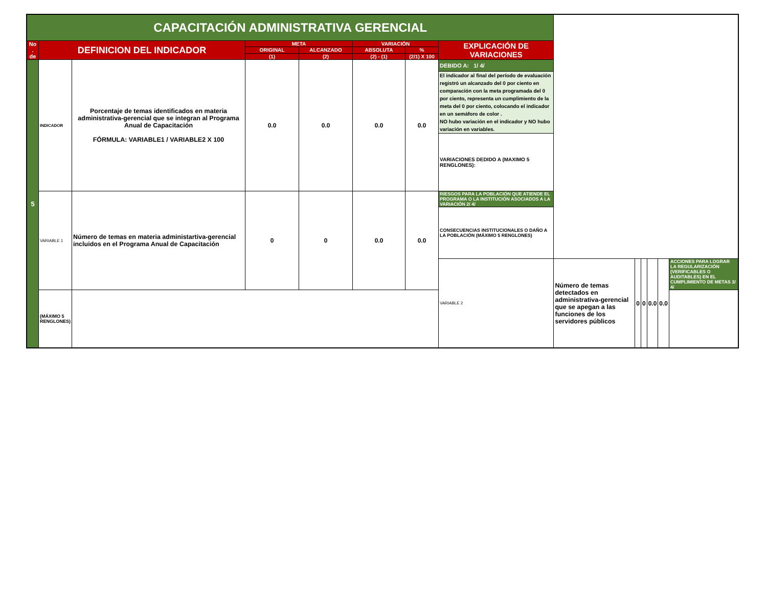| CAPACITACIÓN ADMINISTRATIVA GERENCIAL | | | | | | | | | | | | | |
| No . de | DEFINICION DEL INDICADOR | | META | | VARIACIÓN | | EXPLICACIÓN DE VARIACIONES | | | | | | |
| | | | ORIGINAL | ALCANZADO | ABSOLUTA | % | | | | | | | |
| | | | (1) | (2) | (2) - (1) | (2/1) X 100 | | | | | | | |
| 5 | INDICADOR | Porcentaje de temas identificados en materia administrativa-gerencial que se integran al Programa Anual de Capacitación FÓRMULA: VARIABLE1 / VARIABLE2 X 100 | 0.0 | 0.0 | 0.0 | 0.0 | DEBIDO A: 1/ 4/ | | | | | | |
| | | | | | | | El indicador al final del período de evaluación registró un alcanzado del 0 por ciento en comparación con la meta programada del 0 por ciento, representa un cumplimiento de la meta del 0 por ciento, colocando el indicador en un semáforo de color . NO hubo variación en el indicador y NO hubo variación en variables. | | | | | | |
| | | | | | | | VARIACIONES DEDIDO A (MAXIMO 5 RENGLONES): | | | | | | |
| | VARIABLE 1 | Número de temas en materia administartiva-gerencial incluidos en el Programa Anual de Capacitación | 0 | 0 | 0.0 | 0.0 | RIESGOS PARA LA POBLACIÓN QUE ATIENDE EL PROGRAMA O LA INSTITUCIÓN ASOCIADOS A LA VARIACIÓN 2/ 4/ | | | | | | |
| | | | | | | | CONSECUENCIAS INSTITUCIONALES O DAÑO A LA POBLACIÓN (MÁXIMO 5 RENGLONES) | | | | | | |
| | | | | | | | VARIABLE 2 | Número de temas detectados en administrativa-gerencial que se apegan a las funciones de los servidores públicos | 0 | 0 | 0.0 | 0.0 | ACCIONES PARA LOGRAR LA REGULARIZACIÓN (VERIFICABLES O AUDITABLES) EN EL CUMPLIMIENTO DE METAS 3/ 4/ |
| | (MÁXIMO 5 RENGLONES) | | | | | | | | | | | | |